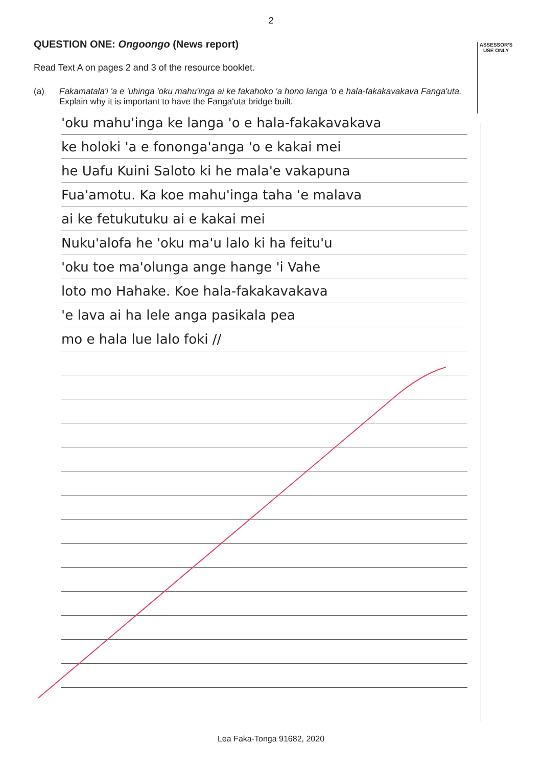2
ASSESSOR'S USE ONLY
QUESTION ONE: Ongoongo (News report)
Read Text A on pages 2 and 3 of the resource booklet.
(a) Fakamatala'i 'a e 'uhinga 'oku mahu'inga ai ke fakahoko 'a hono langa 'o e hala-fakakavakava Fanga'uta.
Explain why it is important to have the Fanga'uta bridge built.
'oku mahu'inga ke langa 'o e hala-fakakavakava
ke holoki 'a e fononga'anga 'o e kakai mei
he Uafu Kuini Saloto ki he mala'e vakapuna
Fua'amotu. Ka koe mahu'inga taha 'e malava
ai ke fetukutuku ai e kakai mei
Nuku'alofa he 'oku ma'u lalo ki ha feitu'u
'oku toe ma'olunga ange hange 'i Vahe
loto mo Hahake. Koe hala-fakakavakava
'e lava ai ha lele anga pasikala pea
mo e hala lue lalo foki //
Lea Faka-Tonga 91682, 2020